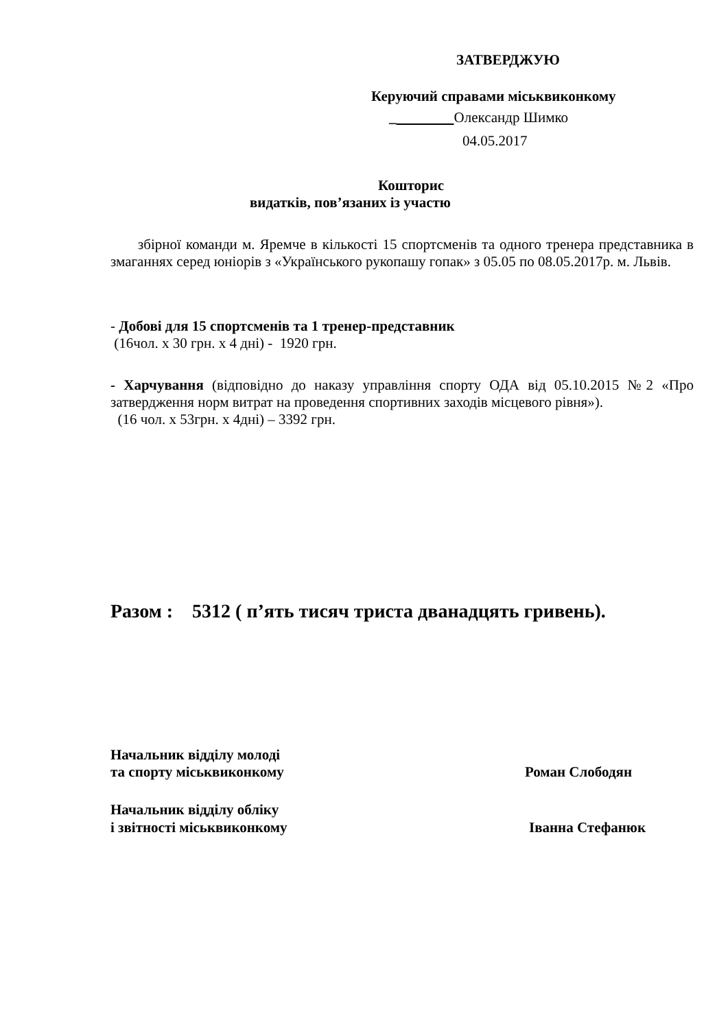ЗАТВЕРДЖУЮ
Керуючий справами міськвиконкому
_ Олександр Шимко
04.05.2017
Кошторис
видатків, пов’язаних із участю
збірної команди м. Яремче в кількості 15 спортсменів та одного тренера представника в змаганнях серед юніорів з «Українського рукопашу гопак» з 05.05 по 08.05.2017р. м. Львів.
- Добові для 15 спортсменів та 1 тренер-представник
(16чол. х 30 грн. х 4 дні) - 1920 грн.
- Харчування (відповідно до наказу управління спорту ОДА від 05.10.2015 №2 «Про затвердження норм витрат на проведення спортивних заходів місцевого рівня»).
(16 чол. х 53грн. х 4дні) – 3392 грн.
Разом : 5312 ( п’ять тисяч триста дванадцять гривень).
Начальник відділу молоді
та спорту міськвиконкому
Роман Слободян
Начальник відділу обліку
і звітності міськвиконкому
Іванна Стефанюк